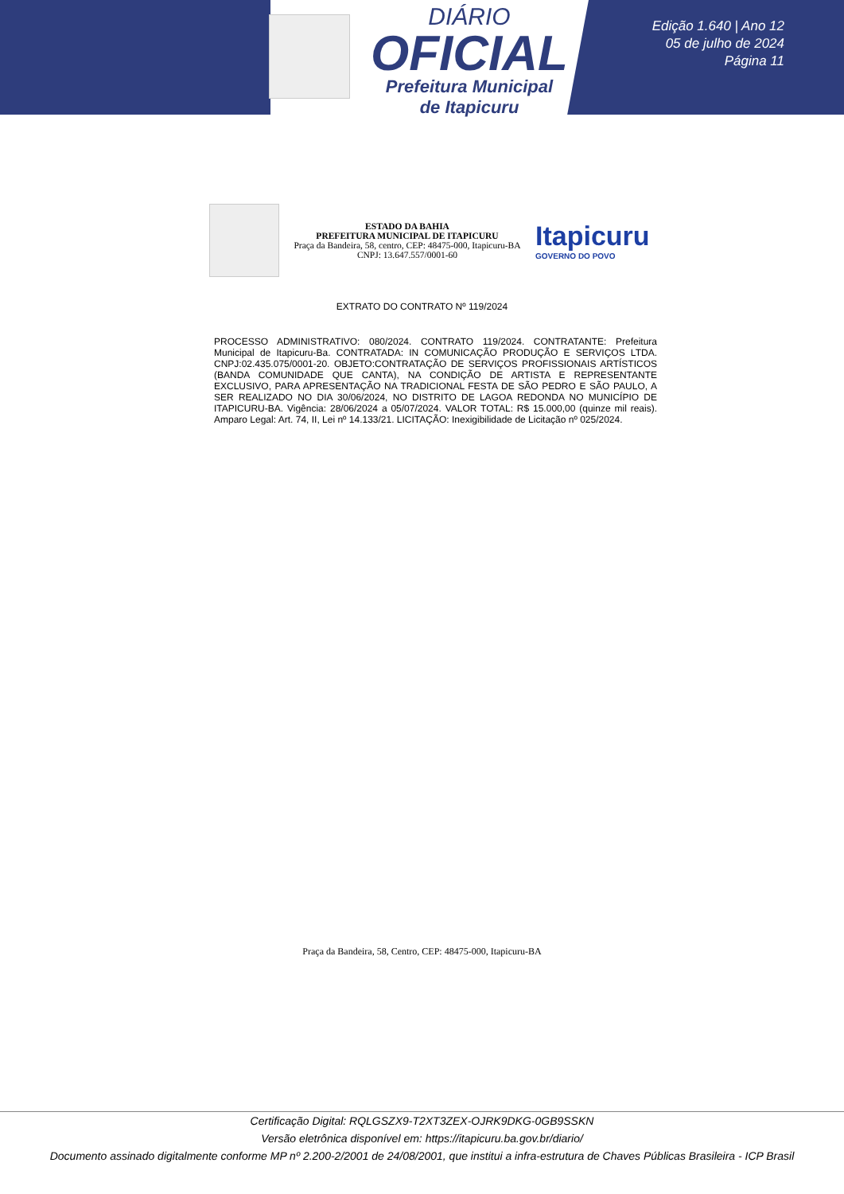DIÁRIO
OFICIAL
Prefeitura Municipal
de Itapicuru
Edição 1.640 | Ano 12
05 de julho de 2024
Página 11
ESTADO DA BAHIA
PREFEITURA MUNICIPAL DE ITAPICURU
Praça da Bandeira, 58, centro, CEP: 48475-000, Itapicuru-BA
CNPJ: 13.647.557/0001-60
Itapicuru
GOVERNO DO POVO
EXTRATO DO CONTRATO Nº 119/2024
PROCESSO ADMINISTRATIVO: 080/2024. CONTRATO 119/2024. CONTRATANTE: Prefeitura Municipal de Itapicuru-Ba. CONTRATADA: IN COMUNICAÇÃO PRODUÇÃO E SERVIÇOS LTDA. CNPJ:02.435.075/0001-20. OBJETO:CONTRATAÇÃO DE SERVIÇOS PROFISSIONAIS ARTÍSTICOS (BANDA COMUNIDADE QUE CANTA), NA CONDIÇÃO DE ARTISTA E REPRESENTANTE EXCLUSIVO, PARA APRESENTAÇÃO NA TRADICIONAL FESTA DE SÃO PEDRO E SÃO PAULO, A SER REALIZADO NO DIA 30/06/2024, NO DISTRITO DE LAGOA REDONDA NO MUNICÍPIO DE ITAPICURU-BA. Vigência: 28/06/2024 a 05/07/2024. VALOR TOTAL: R$ 15.000,00 (quinze mil reais). Amparo Legal: Art. 74, II, Lei nº 14.133/21. LICITAÇÃO: Inexigibilidade de Licitação nº 025/2024.
Praça da Bandeira, 58, Centro, CEP: 48475-000, Itapicuru-BA
Certificação Digital: RQLGSZX9-T2XT3ZEX-OJRK9DKG-0GB9SSKN
Versão eletrônica disponível em: https://itapicuru.ba.gov.br/diario/
Documento assinado digitalmente conforme MP nº 2.200-2/2001 de 24/08/2001, que institui a infra-estrutura de Chaves Públicas Brasileira - ICP Brasil